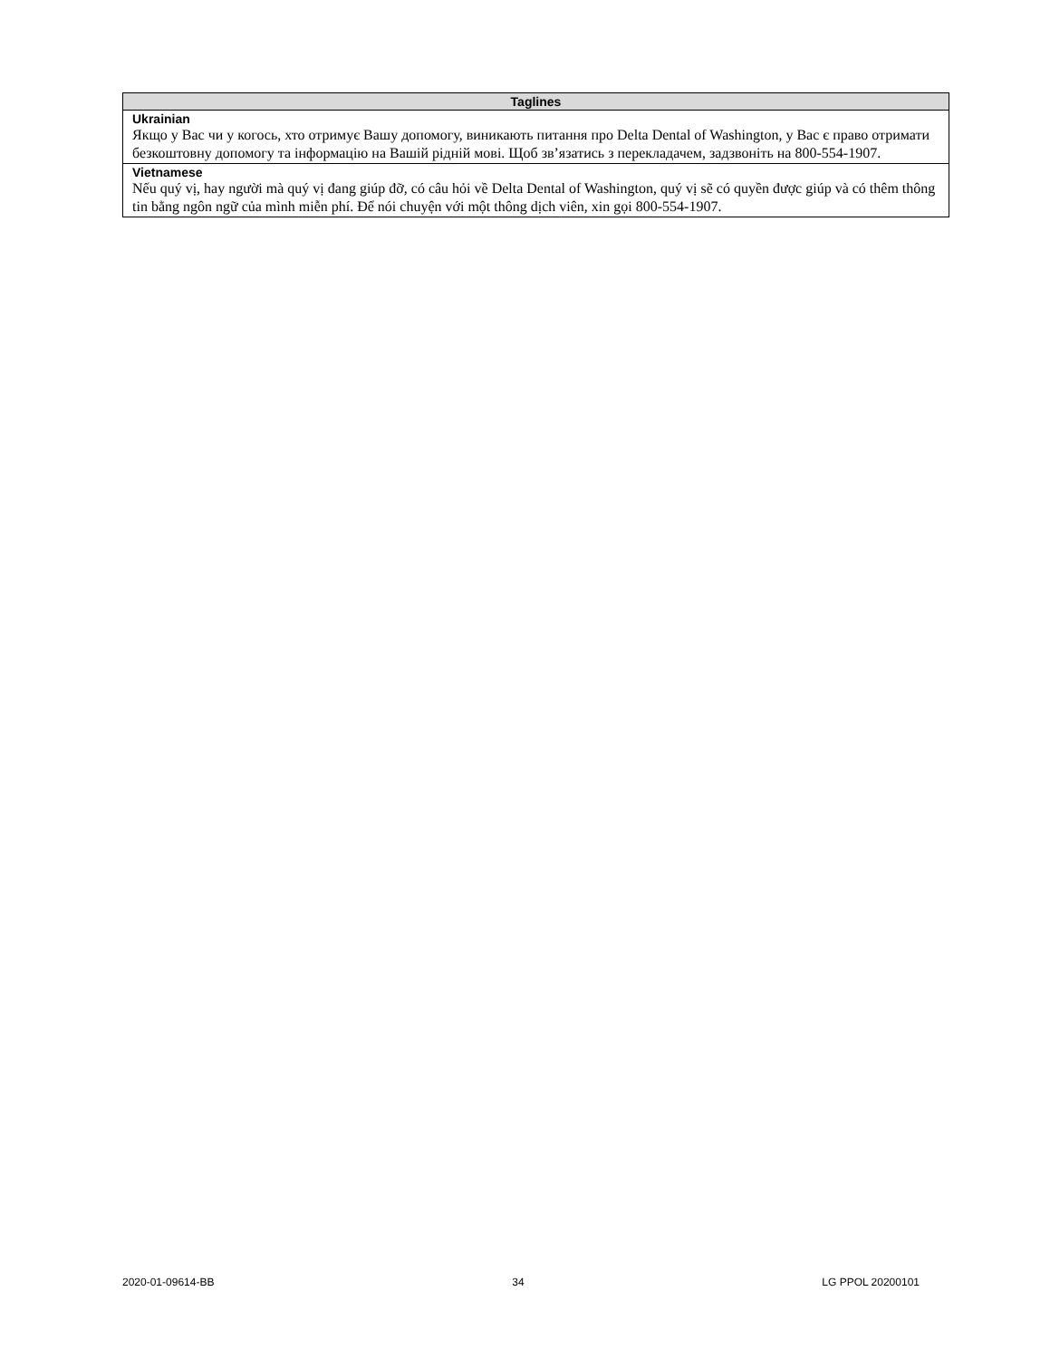| Taglines |
| --- |
| Ukrainian Якщо у Вас чи у когось, хто отримує Вашу допомогу, виникають питання про Delta Dental of Washington, у Вас є право отримати безкоштовну допомогу та інформацію на Вашій рідній мові. Щоб зв’язатись з перекладачем, задзвоніть на 800-554-1907. |
| Vietnamese Nếu quý vị, hay người mà quý vị đang giúp đỡ, có câu hỏi về Delta Dental of Washington, quý vị sẽ có quyền được giúp và có thêm thông tin bằng ngôn ngữ của mình miễn phí. Để nói chuyện với một thông dịch viên, xin gọi 800-554-1907. |
2020-01-09614-BB 34 LG PPOL 20200101